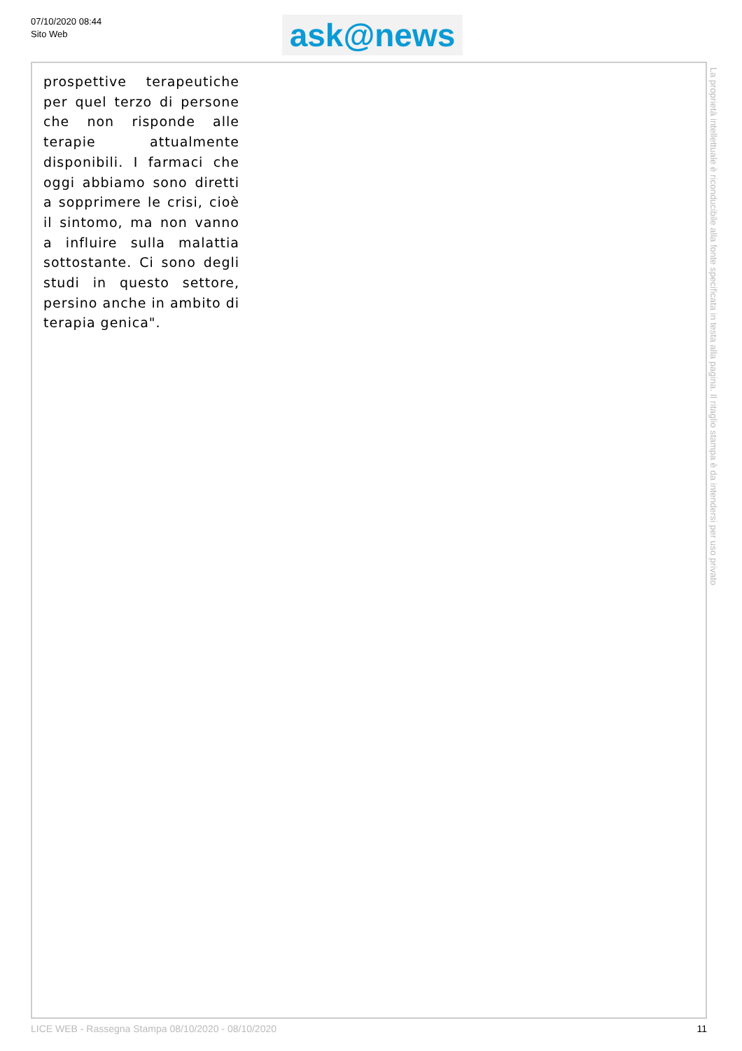07/10/2020 08:44
Sito Web
ask@news
prospettive terapeutiche per quel terzo di persone che non risponde alle terapie attualmente disponibili. I farmaci che oggi abbiamo sono diretti a sopprimere le crisi, cioè il sintomo, ma non vanno a influire sulla malattia sottostante. Ci sono degli studi in questo settore, persino anche in ambito di terapia genica".
La proprietà intellettuale è riconducibile alla fonte specificata in testa alla pagina. Il ritaglio stampa è da intendersi per uso privato
LICE WEB - Rassegna Stampa 08/10/2020 - 08/10/2020 11